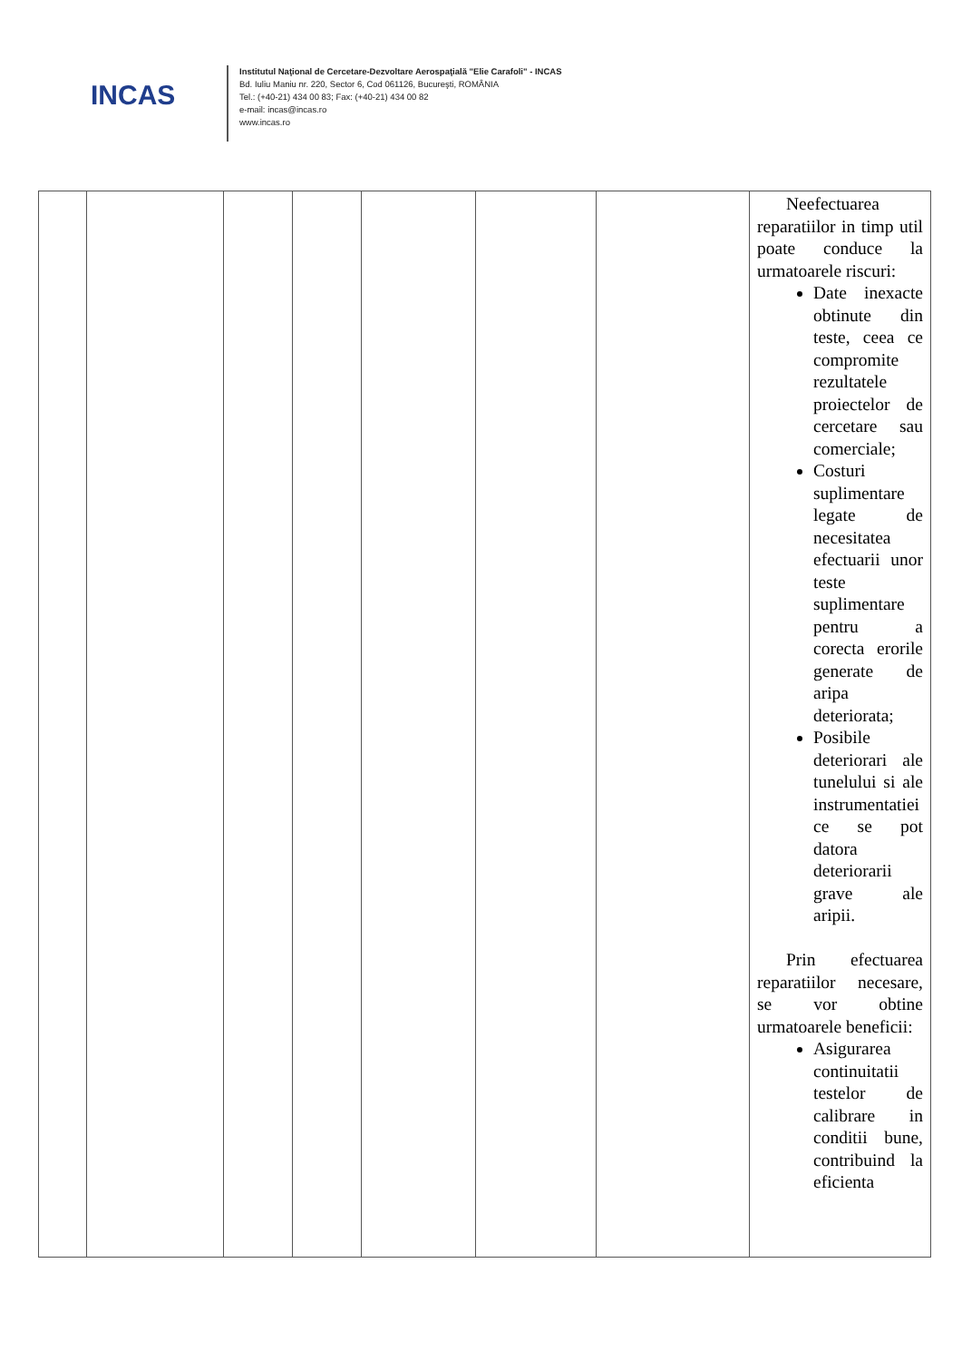INCAS
Institutul Naţional de Cercetare-Dezvoltare Aerospaţială "Elie Carafoli" - INCAS
Bd. Iuliu Maniu nr. 220, Sector 6, Cod 061126, Bucureşti, ROMÂNIA
Tel.: (+40-21) 434 00 83; Fax: (+40-21) 434 00 82
e-mail: incas@incas.ro
www.incas.ro
| | | | | | | | Neefectuarea reparatiilor in timp util poate conduce la urmatoarele riscuri: Date inexacte obtinute din teste, ceea ce compromite rezultatele proiectelor de cercetare sau comerciale; Costuri suplimentare legate de necesitatea efectuarii unor teste suplimentare pentru a corecta erorile generate de aripa deteriorata; Posibile deteriorari ale tunelului si ale instrumentatiei ce se pot datora deteriorarii grave ale aripii. Prin efectuarea reparatiilor necesare, se vor obtine urmatoarele beneficii: Asigurarea continuitatii testelor de calibrare in conditii bune, contribuind la eficienta |